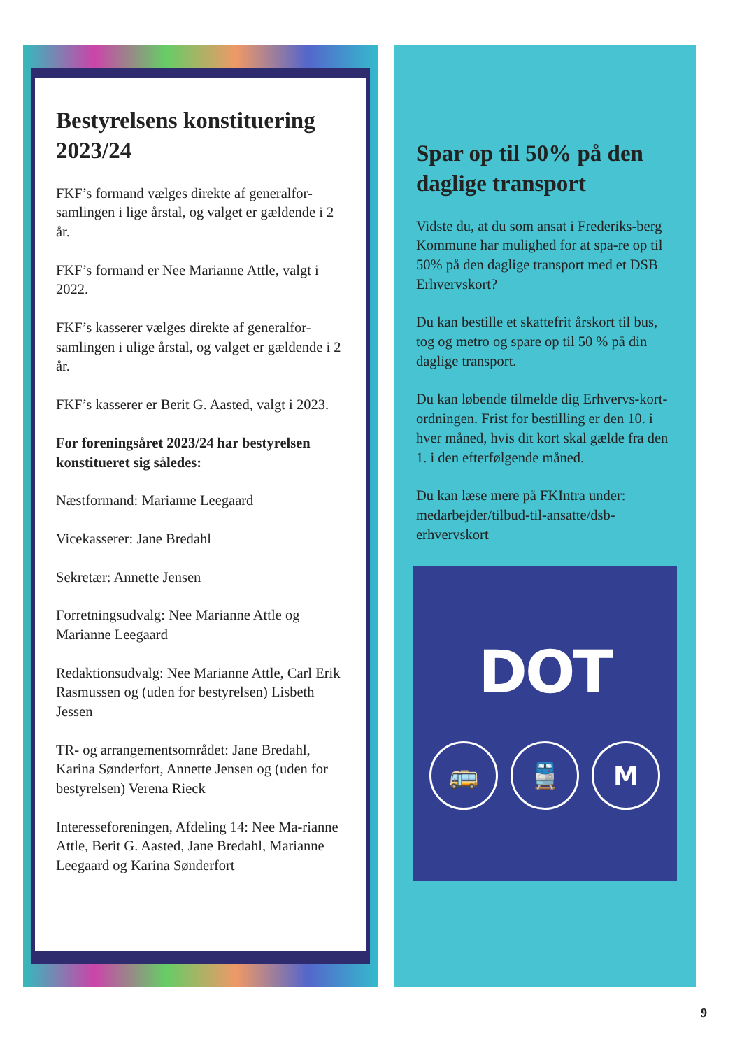Bestyrelsens konstituering 2023/24
FKF’s formand vælges direkte af generalfor-samlingen i lige årstal, og valget er gældende i 2 år.
FKF’s formand er Nee Marianne Attle, valgt i 2022.
FKF’s kasserer vælges direkte af generalfor-samlingen i ulige årstal, og valget er gældende i 2 år.
FKF’s kasserer er Berit G. Aasted, valgt i 2023.
For foreningsåret 2023/24 har bestyrelsen konstitueret sig således:
Næstformand: Marianne Leegaard
Vicekasserer: Jane Bredahl
Sekretær: Annette Jensen
Forretningsudvalg: Nee Marianne Attle og Marianne Leegaard
Redaktionsudvalg: Nee Marianne Attle, Carl Erik Rasmussen og (uden for bestyrelsen) Lisbeth Jessen
TR- og arrangementsområdet: Jane Bredahl, Karina Sønderfort, Annette Jensen og (uden for bestyrelsen) Verena Rieck
Interesseforeningen, Afdeling 14: Nee Ma-rianne Attle, Berit G. Aasted, Jane Bredahl, Marianne Leegaard og Karina Sønderfort
Spar op til 50% på den daglige transport
Vidste du, at du som ansat i Frederiks-berg Kommune har mulighed for at spa-re op til 50% på den daglige transport med et DSB Erhvervskort?
Du kan bestille et skattefrit årskort til bus, tog og metro og spare op til 50 % på din daglige transport.
Du kan løbende tilmelde dig Erhvervs-kort-ordningen. Frist for bestilling er den 10. i hver måned, hvis dit kort skal gælde fra den 1. i den efterfølgende måned.
Du kan læse mere på FKIntra under: medarbejder/tilbud-til-ansatte/dsb-erhvervskort
DOT
🚌 🚆 M
9